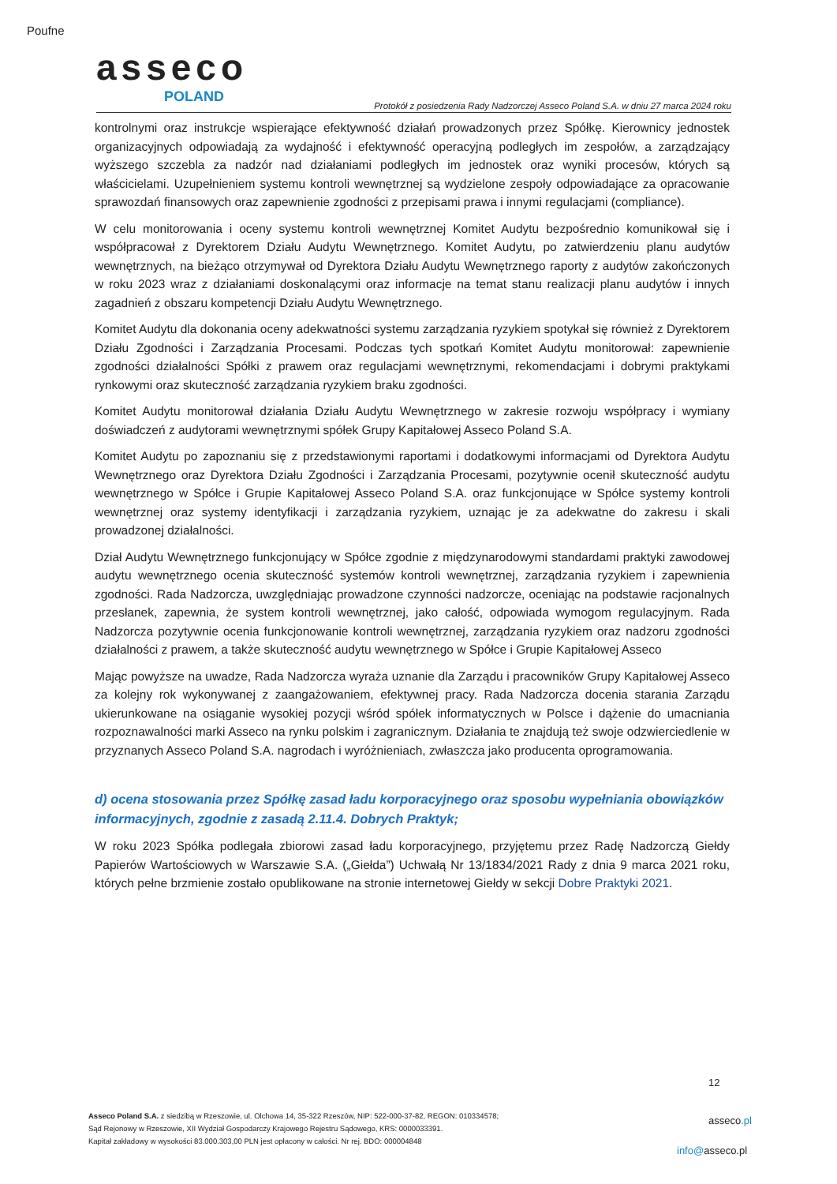Poufne
asseco
POLAND
Protokół z posiedzenia Rady Nadzorczej Asseco Poland S.A. w dniu 27 marca 2024 roku
kontrolnymi oraz instrukcje wspierające efektywność działań prowadzonych przez Spółkę. Kierownicy jednostek organizacyjnych odpowiadają za wydajność i efektywność operacyjną podległych im zespołów, a zarządzający wyższego szczebla za nadzór nad działaniami podległych im jednostek oraz wyniki procesów, których są właścicielami. Uzupełnieniem systemu kontroli wewnętrznej są wydzielone zespoły odpowiadające za opracowanie sprawozdań finansowych oraz zapewnienie zgodności z przepisami prawa i innymi regulacjami (compliance).
W celu monitorowania i oceny systemu kontroli wewnętrznej Komitet Audytu bezpośrednio komunikował się i współpracował z Dyrektorem Działu Audytu Wewnętrznego. Komitet Audytu, po zatwierdzeniu planu audytów wewnętrznych, na bieżąco otrzymywał od Dyrektora Działu Audytu Wewnętrznego raporty z audytów zakończonych w roku 2023 wraz z działaniami doskonalącymi oraz informacje na temat stanu realizacji planu audytów i innych zagadnień z obszaru kompetencji Działu Audytu Wewnętrznego.
Komitet Audytu dla dokonania oceny adekwatności systemu zarządzania ryzykiem spotykał się również z Dyrektorem Działu Zgodności i Zarządzania Procesami. Podczas tych spotkań Komitet Audytu monitorował: zapewnienie zgodności działalności Spółki z prawem oraz regulacjami wewnętrznymi, rekomendacjami i dobrymi praktykami rynkowymi oraz skuteczność zarządzania ryzykiem braku zgodności.
Komitet Audytu monitorował działania Działu Audytu Wewnętrznego w zakresie rozwoju współpracy i wymiany doświadczeń z audytorami wewnętrznymi spółek Grupy Kapitałowej Asseco Poland S.A.
Komitet Audytu po zapoznaniu się z przedstawionymi raportami i dodatkowymi informacjami od Dyrektora Audytu Wewnętrznego oraz Dyrektora Działu Zgodności i Zarządzania Procesami, pozytywnie ocenił skuteczność audytu wewnętrznego w Spółce i Grupie Kapitałowej Asseco Poland S.A. oraz funkcjonujące w Spółce systemy kontroli wewnętrznej oraz systemy identyfikacji i zarządzania ryzykiem, uznając je za adekwatne do zakresu i skali prowadzonej działalności.
Dział Audytu Wewnętrznego funkcjonujący w Spółce zgodnie z międzynarodowymi standardami praktyki zawodowej audytu wewnętrznego ocenia skuteczność systemów kontroli wewnętrznej, zarządzania ryzykiem i zapewnienia zgodności. Rada Nadzorcza, uwzględniając prowadzone czynności nadzorcze, oceniając na podstawie racjonalnych przesłanek, zapewnia, że system kontroli wewnętrznej, jako całość, odpowiada wymogom regulacyjnym. Rada Nadzorcza pozytywnie ocenia funkcjonowanie kontroli wewnętrznej, zarządzania ryzykiem oraz nadzoru zgodności działalności z prawem, a także skuteczność audytu wewnętrznego w Spółce i Grupie Kapitałowej Asseco
Mając powyższe na uwadze, Rada Nadzorcza wyraża uznanie dla Zarządu i pracowników Grupy Kapitałowej Asseco za kolejny rok wykonywanej z zaangażowaniem, efektywnej pracy. Rada Nadzorcza docenia starania Zarządu ukierunkowane na osiąganie wysokiej pozycji wśród spółek informatycznych w Polsce i dążenie do umacniania rozpoznawalności marki Asseco na rynku polskim i zagranicznym. Działania te znajdują też swoje odzwierciedlenie w przyznanych Asseco Poland S.A. nagrodach i wyróżnieniach, zwłaszcza jako producenta oprogramowania.
d) ocena stosowania przez Spółkę zasad ładu korporacyjnego oraz sposobu wypełniania obowiązków informacyjnych, zgodnie z zasadą 2.11.4. Dobrych Praktyk;
W roku 2023 Spółka podlegała zbiorowi zasad ładu korporacyjnego, przyjętemu przez Radę Nadzorczą Giełdy Papierów Wartościowych w Warszawie S.A. („Giełda”) Uchwałą Nr 13/1834/2021 Rady z dnia 9 marca 2021 roku, których pełne brzmienie zostało opublikowane na stronie internetowej Giełdy w sekcji Dobre Praktyki 2021.
12
Asseco Poland S.A. z siedzibą w Rzeszowie, ul. Olchowa 14, 35-322 Rzeszów, NIP: 522-000-37-82, REGON: 010334578;
Sąd Rejonowy w Rzeszowie, XII Wydział Gospodarczy Krajowego Rejestru Sądowego, KRS: 0000033391.
Kapitał zakładowy w wysokości 83.000.303,00 PLN jest opłacony w całości. Nr rej. BDO: 000004848
asseco.pl
info@asseco.pl